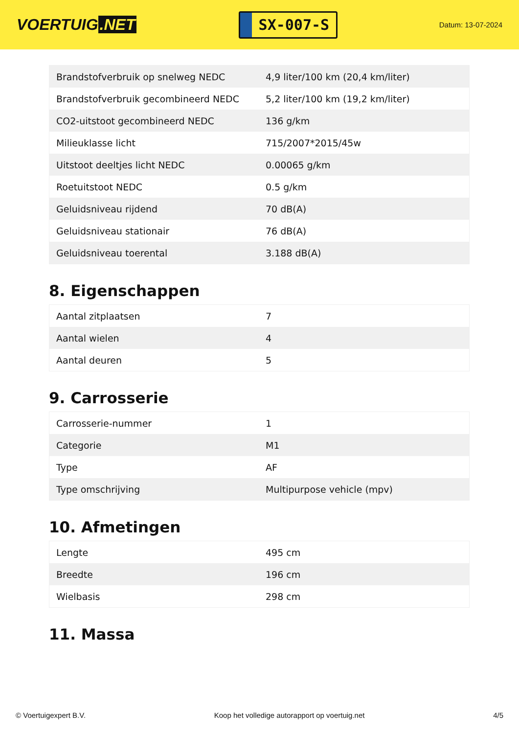VOERTUIG.NET
SX-007-S
Datum: 13-07-2024
| Brandstofverbruik op snelweg NEDC | 4,9 liter/100 km (20,4 km/liter) |
| Brandstofverbruik gecombineerd NEDC | 5,2 liter/100 km (19,2 km/liter) |
| CO2-uitstoot gecombineerd NEDC | 136 g/km |
| Milieuklasse licht | 715/2007*2015/45w |
| Uitstoot deeltjes licht NEDC | 0.00065 g/km |
| Roetuitstoot NEDC | 0.5 g/km |
| Geluidsniveau rijdend | 70 dB(A) |
| Geluidsniveau stationair | 76 dB(A) |
| Geluidsniveau toerental | 3.188 dB(A) |
8. Eigenschappen
| Aantal zitplaatsen | 7 |
| Aantal wielen | 4 |
| Aantal deuren | 5 |
9. Carrosserie
| Carrosserie-nummer | 1 |
| Categorie | M1 |
| Type | AF |
| Type omschrijving | Multipurpose vehicle (mpv) |
10. Afmetingen
| Lengte | 495 cm |
| Breedte | 196 cm |
| Wielbasis | 298 cm |
11. Massa
© Voertuigexpert B.V. Koop het volledige autorapport op voertuig.net 4/5